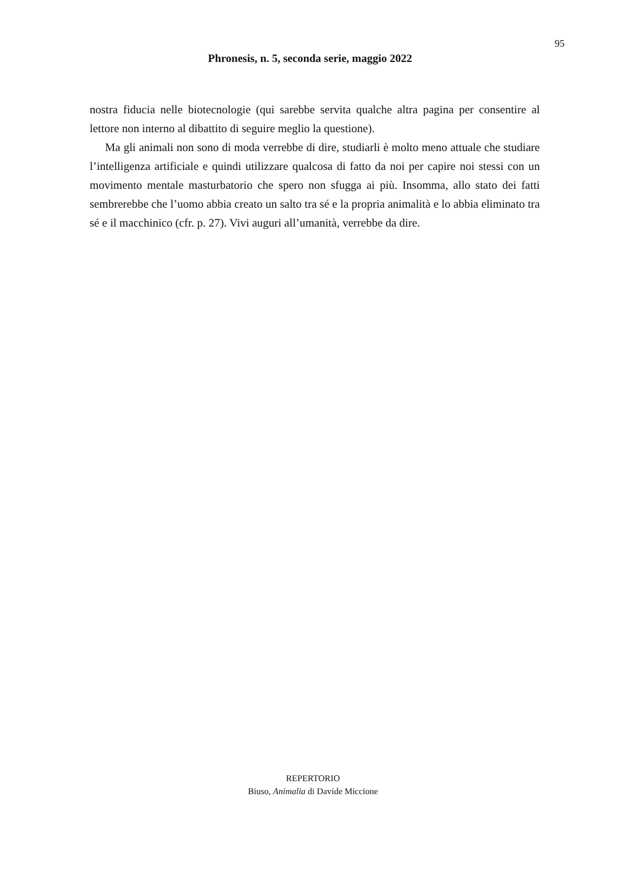95
Phronesis, n. 5, seconda serie, maggio 2022
nostra fiducia nelle biotecnologie (qui sarebbe servita qualche altra pagina per consentire al lettore non interno al dibattito di seguire meglio la questione).
Ma gli animali non sono di moda verrebbe di dire, studiarli è molto meno attuale che studiare l’intelligenza artificiale e quindi utilizzare qualcosa di fatto da noi per capire noi stessi con un movimento mentale masturbatorio che spero non sfugga ai più. Insomma, allo stato dei fatti sembrerebbe che l’uomo abbia creato un salto tra sé e la propria animalità e lo abbia eliminato tra sé e il macchinico (cfr. p. 27). Vivi auguri all’umanità, verrebbe da dire.
REPERTORIO
Biuso, Animalia di Davide Miccione